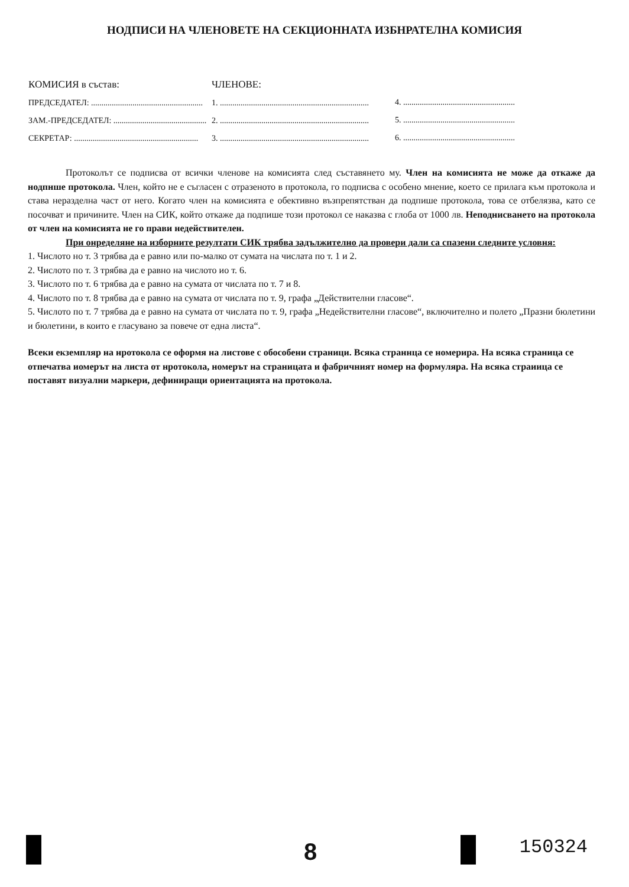НОДПИСИ НА ЧЛЕНОВЕТЕ НА СЕКЦИОННАТА ИЗБНРАТЕЛНА КОМИСИЯ
КОМИСИЯ в състав:
ПРЕДСЕДАТЕЛ: ......................................................
ЗАМ.-ПРЕДСЕДАТЕЛ: .............................................
СЕКРЕТАР: ............................................................
ЧЛЕНОВЕ:
1. ........................................................................
2. ........................................................................
3. ........................................................................
4. ......................................................
5. ......................................................
6. ......................................................
Протоколът се подписва от всички членове на комисията след съставянето му. Член на комисията не може да откаже да нодпнше протокола. Член, който не е съгласен с отразеното в протокола, го подписва с особено мнение, което се прилага към протокола и става неразделна част от него. Когато член на комисията е обективно възпрепятстван да подпише протокола, това се отбелязва, като се посочват и причините. Член на СИК, който откаже да подпише този протокол се наказва с глоба от 1000 лв. Неподнисването на протокола от член на комисията не го прави недействителен.
При онределяне на изборните резултати СИК трябва задължително да провери дали са спазени следните условня:
1. Числото но т. 3 трябва да е равно или по-малко от сумата на числата по т. 1 и 2.
2. Числото по т. 3 трябва да е равно на числото ио т. 6.
3. Числото по т. 6 трябва да е равно на сумата от числата по т. 7 и 8.
4. Числото по т. 8 трябва да е равно на сумата от числата по т. 9, графа „Действителни гласове“.
5. Числото по т. 7 трябва да е равно на сумата от числата по т. 9, графа „Недействителни гласове“, включително и полето „Празни бюлетини и бюлетини, в които е гласувано за повече от една листа“.
Всеки екземпляр на нротокола се оформя на листове с обособени страници. Всяка страннца се номерира. На всяка страница се отпечатва иомерът на листа от нротокола, номерът на страницата и фабричният номер на формуляра. На всяка страиица се поставят визуални маркери, дефиниращи ориентацията на протокола.
8 150324